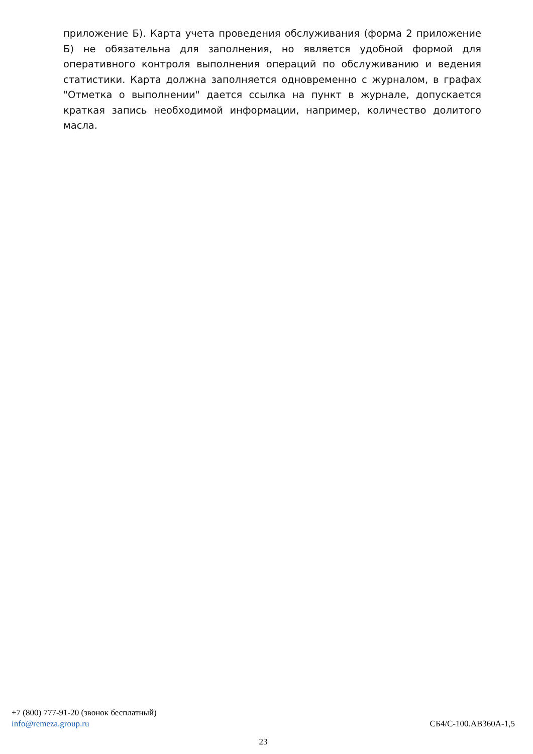приложение Б). Карта учета проведения обслуживания (форма 2 приложение Б) не обязательна для заполнения, но является удобной формой для оперативного контроля выполнения операций по обслуживанию и ведения статистики. Карта должна заполняется одновременно с журналом, в графах "Отметка о выполнении" дается ссылка на пункт в журнале, допускается краткая запись необходимой информации, например, количество долитого масла.
+7 (800) 777-91-20 (звонок бесплатный)
info@remeza.group.ru СБ4/С-100.АВ360А-1,5
23